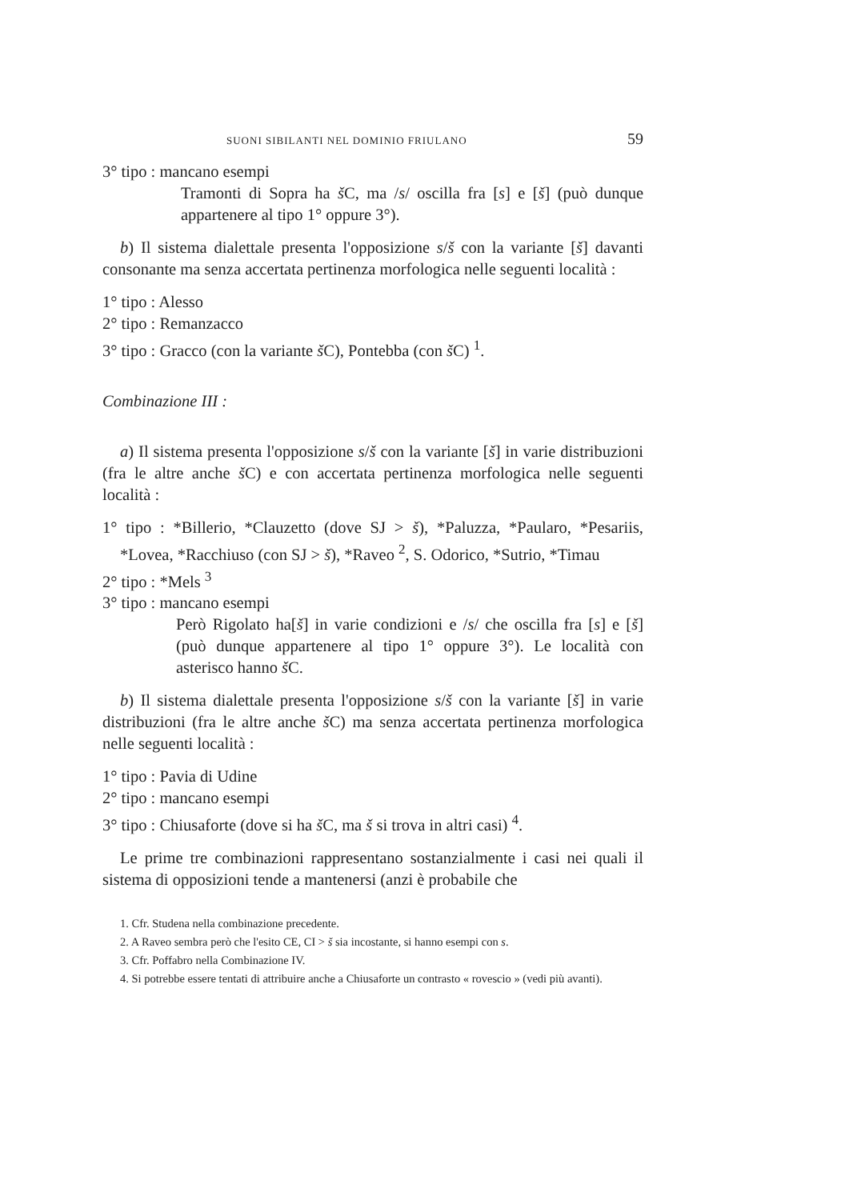SUONI SIBILANTI NEL DOMINIO FRIULANO 59
3° tipo : mancano esempi
Tramonti di Sopra ha š C, ma /s/ oscilla fra [s] e [š] (può dunque appartenere al tipo 1° oppure 3°).
b) Il sistema dialettale presenta l'opposizione s/š con la variante [š] davanti consonante ma senza accertata pertinenza morfologica nelle seguenti località :
1° tipo : Alesso
2° tipo : Remanzacco
3° tipo : Gracco (con la variante š C), Pontebba (con š C) <sup>1</sup>.
Combinazione III :
a) Il sistema presenta l'opposizione s/š con la variante [š] in varie distribuzioni (fra le altre anche š C) e con accertata pertinenza morfologica nelle seguenti località :
1° tipo : *Billerio, *Clauzetto (dove SJ > š), *Paluzza, *Paularo, *Pesariis, *Lovea, *Racchiuso (con SJ > š), *Raveo <sup>2</sup>, S. Odorico, *Sutrio, *Timau
2° tipo : *Mels <sup>3</sup>
3° tipo : mancano esempi
Però Rigolato ha[š] in varie condizioni e /s/ che oscilla fra [s] e [š] (può dunque appartenere al tipo 1° oppure 3°). Le località con asterisco hanno š C.
b) Il sistema dialettale presenta l'opposizione s/š con la variante [š] in varie distribuzioni (fra le altre anche š C) ma senza accertata pertinenza morfologica nelle seguenti località :
1° tipo : Pavia di Udine
2° tipo : mancano esempi
3° tipo : Chiusaforte (dove si ha š C, ma š si trova in altri casi) <sup>4</sup>.
Le prime tre combinazioni rappresentano sostanzialmente i casi nei quali il sistema di opposizioni tende a mantenersi (anzi è probabile che
1. Cfr. Studena nella combinazione precedente.
2. A Raveo sembra però che l'esito CE, CI > š sia incostante, si hanno esempi con s.
3. Cfr. Poffabro nella Combinazione IV.
4. Si potrebbe essere tentati di attribuire anche a Chiusaforte un contrasto « rovescio » (vedi più avanti).